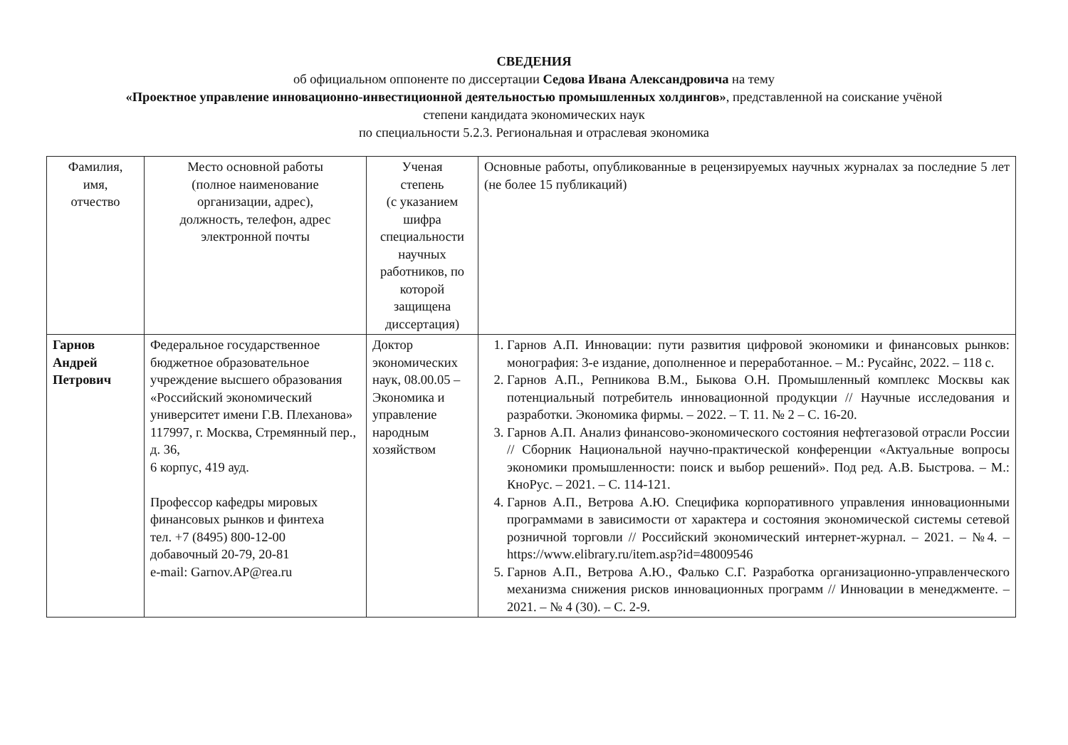СВЕДЕНИЯ
об официальном оппоненте по диссертации Седова Ивана Александровича на тему
«Проектное управление инновационно-инвестиционной деятельностью промышленных холдингов», представленной на соискание учёной
степени кандидата экономических наук
по специальности 5.2.3. Региональная и отраслевая экономика
| Фамилия, имя, отчество | Место основной работы (полное наименование организации, адрес), должность, телефон, адрес электронной почты | Ученая степень (с указанием шифра специальности научных работников, по которой защищена диссертация) | Основные работы, опубликованные в рецензируемых научных журналах за последние 5 лет (не более 15 публикаций) |
| Гарнов Андрей Петрович | Федеральное государственное бюджетное образовательное учреждение высшего образования «Российский экономический университет имени Г.В. Плеханова» 117997, г. Москва, Стремянный пер., д. 36, 6 корпус, 419 ауд. Профессор кафедры мировых финансовых рынков и финтеха тел. +7 (8495) 800-12-00 добавочный 20-79, 20-81 e-mail: Garnov.AP@rea.ru | Доктор экономических наук, 08.00.05 – Экономика и управление народным хозяйством | 1. Гарнов А.П. Инновации: пути развития цифровой экономики и финансовых рынков: монография: 3-е издание, дополненное и переработанное. – М.: Русайнс, 2022. – 118 с. 2. Гарнов А.П., Репникова В.М., Быкова О.Н. Промышленный комплекс Москвы как потенциальный потребитель инновационной продукции // Научные исследования и разработки. Экономика фирмы. – 2022. – Т. 11. № 2 – С. 16-20. 3. Гарнов А.П. Анализ финансово-экономического состояния нефтегазовой отрасли России // Сборник Национальной научно-практической конференции «Актуальные вопросы экономики промышленности: поиск и выбор решений». Под ред. А.В. Быстрова. – М.: КноРус. – 2021. – С. 114-121. 4. Гарнов А.П., Ветрова А.Ю. Специфика корпоративного управления инновационными программами в зависимости от характера и состояния экономической системы сетевой розничной торговли // Российский экономический интернет-журнал. – 2021. – №4. – https://www.elibrary.ru/item.asp?id=48009546 5. Гарнов А.П., Ветрова А.Ю., Фалько С.Г. Разработка организационно-управленческого механизма снижения рисков инновационных программ // Инновации в менеджменте. – 2021. – № 4 (30). – С. 2-9. |